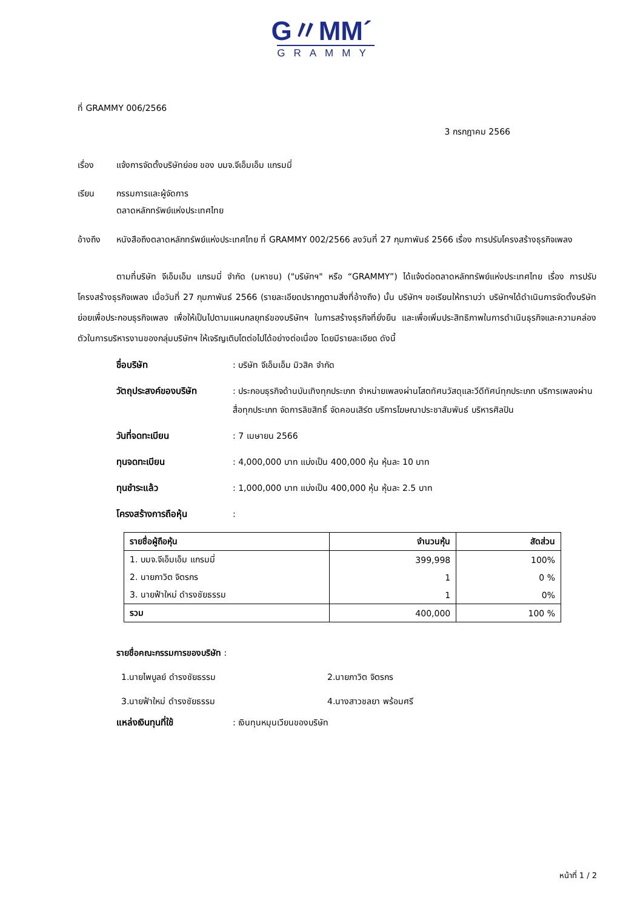G〃MM´
GRAMMY
ที่ GRAMMY 006/2566
3 กรกฎาคม 2566
เรื่อง แจ้งการจัดตั้งบริษัทย่อย ของ บมจ.จีเอ็มเอ็ม แกรมมี่
เรียน กรรมการและผู้จัดการ
ตลาดหลักทรัพย์แห่งประเทศไทย
อ้างถึง หนังสือถึงตลาดหลักทรัพย์แห่งประเทศไทย ที่ GRAMMY 002/2566 ลงวันที่ 27 กุมภาพันธ์ 2566 เรื่อง การปรับโครงสร้างธุรกิจเพลง
ตามที่บริษัท จีเอ็มเอ็ม แกรมมี่ จำกัด (มหาชน) ("บริษัทฯ" หรือ “GRAMMY”) ได้แจ้งต่อตลาดหลักทรัพย์แห่งประเทศไทย เรื่อง การปรับโครงสร้างธุรกิจเพลง เมื่อวันที่ 27 กุมภาพันธ์ 2566 (รายละเอียดปรากฏตามสิ่งที่อ้างถึง) นั้น บริษัทฯ ขอเรียนให้ทราบว่า บริษัทฯได้ดำเนินการจัดตั้งบริษัทย่อยเพื่อประกอบธุรกิจเพลง เพื่อให้เป็นไปตามแผนกลยุทธ์ของบริษัทฯ ในการสร้างธุรกิจที่ยั่งยืน และเพื่อเพิ่มประสิทธิภาพในการดำเนินธุรกิจและความคล่องตัวในการบริหารงานของกลุ่มบริษัทฯ ให้เจริญเติบโตต่อไปได้อย่างต่อเนื่อง โดยมีรายละเอียด ดังนี้
ชื่อบริษัท: บริษัท จีเอ็มเอ็ม มิวสิค จำกัด
วัตถุประสงค์ของบริษัท: ประกอบธุรกิจด้านบันเทิงทุกประเภท จำหน่ายเพลงผ่านโสตทัศนวัสดุและวีดีทัศน์ทุกประเภท บริการเพลงผ่านสื่อทุกประเภท จัดการลิขสิทธิ์ จัดคอนเสิร์ต บริการโฆษณาประชาสัมพันธ์ บริหารศิลปิน
วันที่จดทะเบียน: 7 เมษายน 2566
ทุนจดทะเบียน: 4,000,000 บาท แบ่งเป็น 400,000 หุ้น หุ้นละ 10 บาท
ทุนชำระแล้ว: 1,000,000 บาท แบ่งเป็น 400,000 หุ้น หุ้นละ 2.5 บาท
โครงสร้างการถือหุ้น:
| รายชื่อผู้ถือหุ้น | จำนวนหุ้น | สัดส่วน |
| --- | --- | --- |
| 1. บมจ.จีเอ็มเอ็ม แกรมมี่ | 399,998 | 100% |
| 2. นายภาวิต จิตรกร | 1 | 0 % |
| 3. นายฟ้าใหม่ ดำรงชัยธรรม | 1 | 0% |
| รวม | 400,000 | 100 % |
รายชื่อคณะกรรมการของบริษัท :
1.นายไพบูลย์ ดำรงชัยธรรม 2.นายภาวิต จิตรกร
3.นายฟ้าใหม่ ดำรงชัยธรรม 4.นางสาวชลยา พร้อมศรี
แหล่งเงินทุนที่ใช้: เงินทุนหมุนเวียนของบริษัท
หน้าที่ 1 / 2